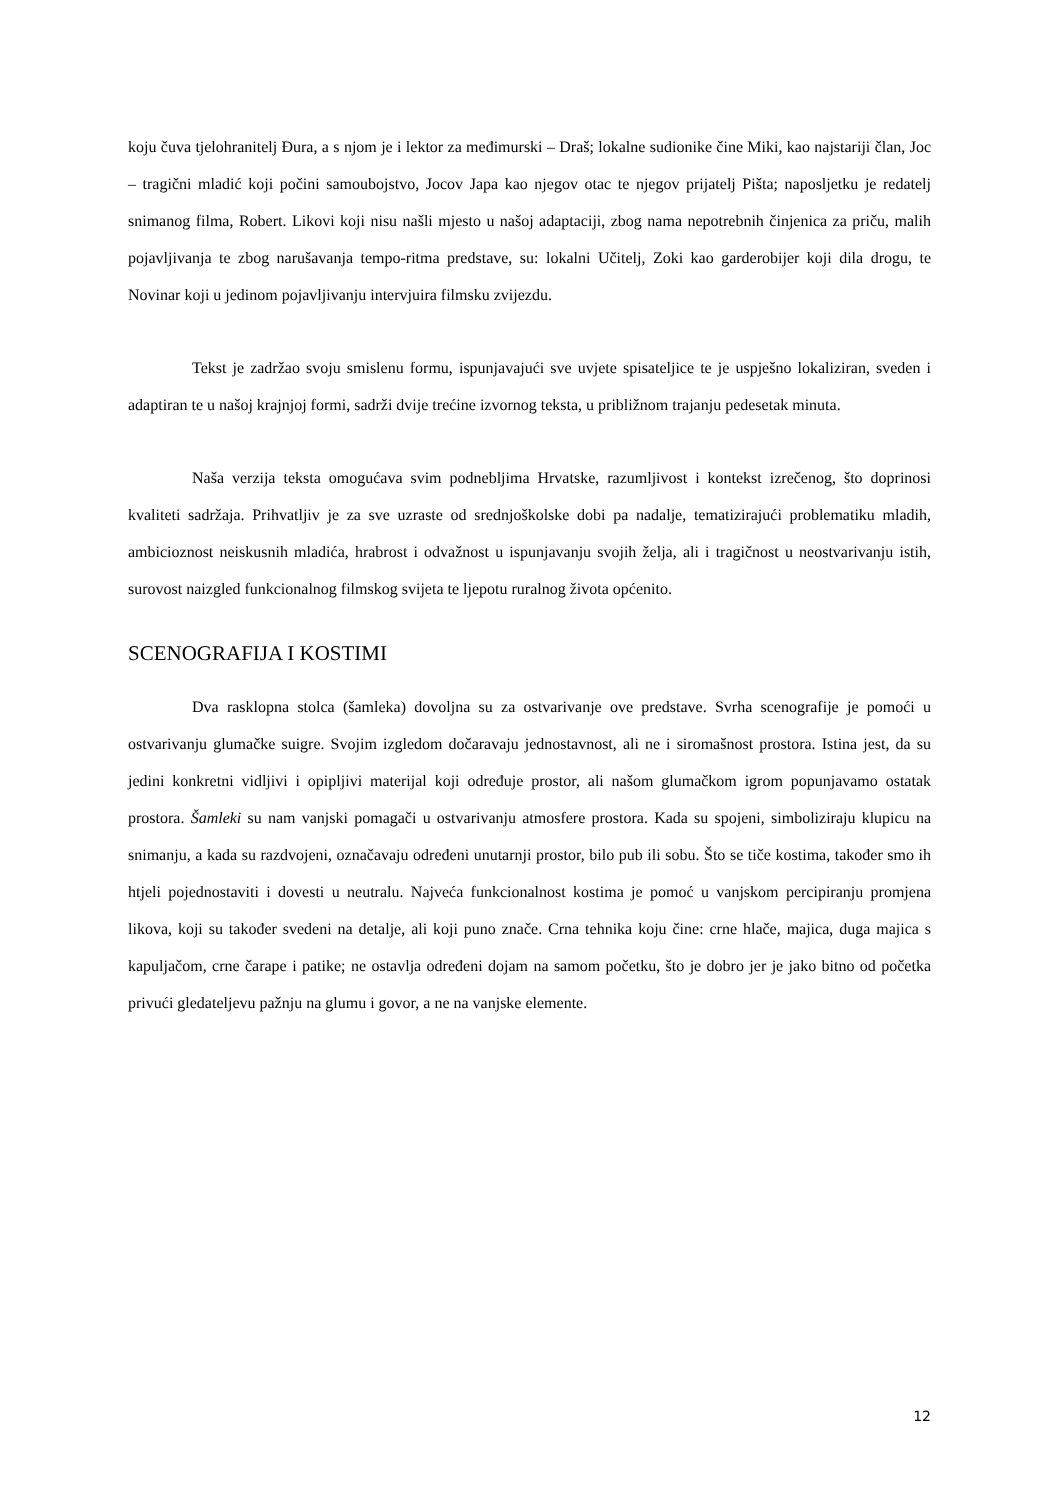koju čuva tjelohranitelj Đura, a s njom je i lektor za međimurski – Draš; lokalne sudionike čine Miki, kao najstariji član, Joc – tragični mladić koji počini samoubojstvo, Jocov Japa kao njegov otac te njegov prijatelj Pišta; naposljetku je redatelj snimanog filma, Robert. Likovi koji nisu našli mjesto u našoj adaptaciji, zbog nama nepotrebnih činjenica za priču, malih pojavljivanja te zbog narušavanja tempo-ritma predstave, su: lokalni Učitelj, Zoki kao garderobijer koji dila drogu, te Novinar koji u jedinom pojavljivanju intervjuira filmsku zvijezdu.
Tekst je zadržao svoju smislenu formu, ispunjavajući sve uvjete spisateljice te je uspješno lokaliziran, sveden i adaptiran te u našoj krajnjoj formi, sadrži dvije trećine izvornog teksta, u približnom trajanju pedesetak minuta.
Naša verzija teksta omogućava svim podnebljima Hrvatske, razumljivost i kontekst izrečenog, što doprinosi kvaliteti sadržaja. Prihvatljiv je za sve uzraste od srednjoškolske dobi pa nadalje, tematizirajući problematiku mladih, ambicioznost neiskusnih mladića, hrabrost i odvažnost u ispunjavanju svojih želja, ali i tragičnost u neostvarivanju istih, surovost naizgled funkcionalnog filmskog svijeta te ljepotu ruralnog života općenito.
SCENOGRAFIJA I KOSTIMI
Dva rasklopna stolca (šamleka) dovoljna su za ostvarivanje ove predstave. Svrha scenografije je pomoći u ostvarivanju glumačke suigre. Svojim izgledom dočaravaju jednostavnost, ali ne i siromašnost prostora. Istina jest, da su jedini konkretni vidljivi i opipljivi materijal koji određuje prostor, ali našom glumačkom igrom popunjavamo ostatak prostora. Šamleki su nam vanjski pomagači u ostvarivanju atmosfere prostora. Kada su spojeni, simboliziraju klupicu na snimanju, a kada su razdvojeni, označavaju određeni unutarnji prostor, bilo pub ili sobu. Što se tiče kostima, također smo ih htjeli pojednostaviti i dovesti u neutralu. Najveća funkcionalnost kostima je pomoć u vanjskom percipiranju promjena likova, koji su također svedeni na detalje, ali koji puno znače. Crna tehnika koju čine: crne hlače, majica, duga majica s kapuljačom, crne čarape i patike; ne ostavlja određeni dojam na samom početku, što je dobro jer je jako bitno od početka privući gledateljevu pažnju na glumu i govor, a ne na vanjske elemente.
12